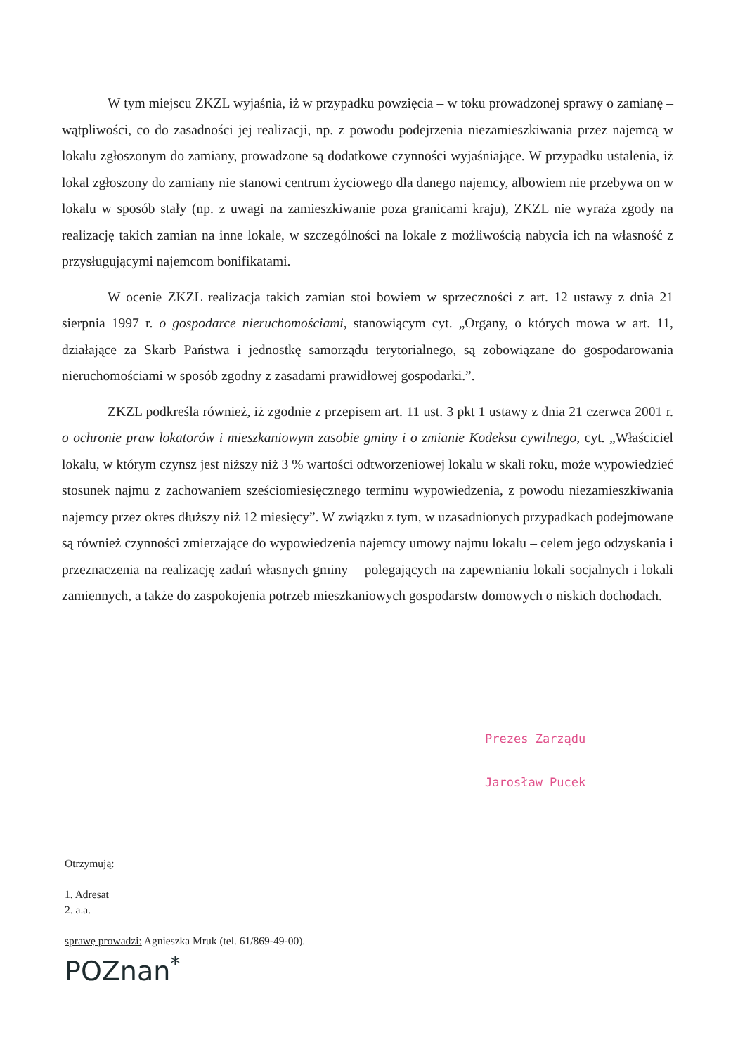W tym miejscu ZKZL wyjaśnia, iż w przypadku powzięcia – w toku prowadzonej sprawy o zamianę – wątpliwości, co do zasadności jej realizacji, np. z powodu podejrzenia niezamieszkiwania przez najemcą w lokalu zgłoszonym do zamiany, prowadzone są dodatkowe czynności wyjaśniające. W przypadku ustalenia, iż lokal zgłoszony do zamiany nie stanowi centrum życiowego dla danego najemcy, albowiem nie przebywa on w lokalu w sposób stały (np. z uwagi na zamieszkiwanie poza granicami kraju), ZKZL nie wyraża zgody na realizację takich zamian na inne lokale, w szczególności na lokale z możliwością nabycia ich na własność z przysługującymi najemcom bonifikatami.
W ocenie ZKZL realizacja takich zamian stoi bowiem w sprzeczności z art. 12 ustawy z dnia 21 sierpnia 1997 r. o gospodarce nieruchomościami, stanowiącym cyt. „Organy, o których mowa w art. 11, działające za Skarb Państwa i jednostkę samorządu terytorialnego, są zobowiązane do gospodarowania nieruchomościami w sposób zgodny z zasadami prawidłowej gospodarki.”.
ZKZL podkreśla również, iż zgodnie z przepisem art. 11 ust. 3 pkt 1 ustawy z dnia 21 czerwca 2001 r. o ochronie praw lokatorów i mieszkaniowym zasobie gminy i o zmianie Kodeksu cywilnego, cyt. „Właściciel lokalu, w którym czynsz jest niższy niż 3 % wartości odtworzeniowej lokalu w skali roku, może wypowiedzieć stosunek najmu z zachowaniem sześciomiesięcznego terminu wypowiedzenia, z powodu niezamieszkiwania najemcy przez okres dłuższy niż 12 miesięcy”. W związku z tym, w uzasadnionych przypadkach podejmowane są również czynności zmierzające do wypowiedzenia najemcy umowy najmu lokalu – celem jego odzyskania i przeznaczenia na realizację zadań własnych gminy – polegających na zapewnianiu lokali socjalnych i lokali zamiennych, a także do zaspokojenia potrzeb mieszkaniowych gospodarstw domowych o niskich dochodach.
Prezes Zarządu
Jarosław Pucek
Otrzymują:
1. Adresat
2. a.a.
sprawę prowadzi: Agnieszka Mruk (tel. 61/869-49-00).
POZnan<sup>*</sup>